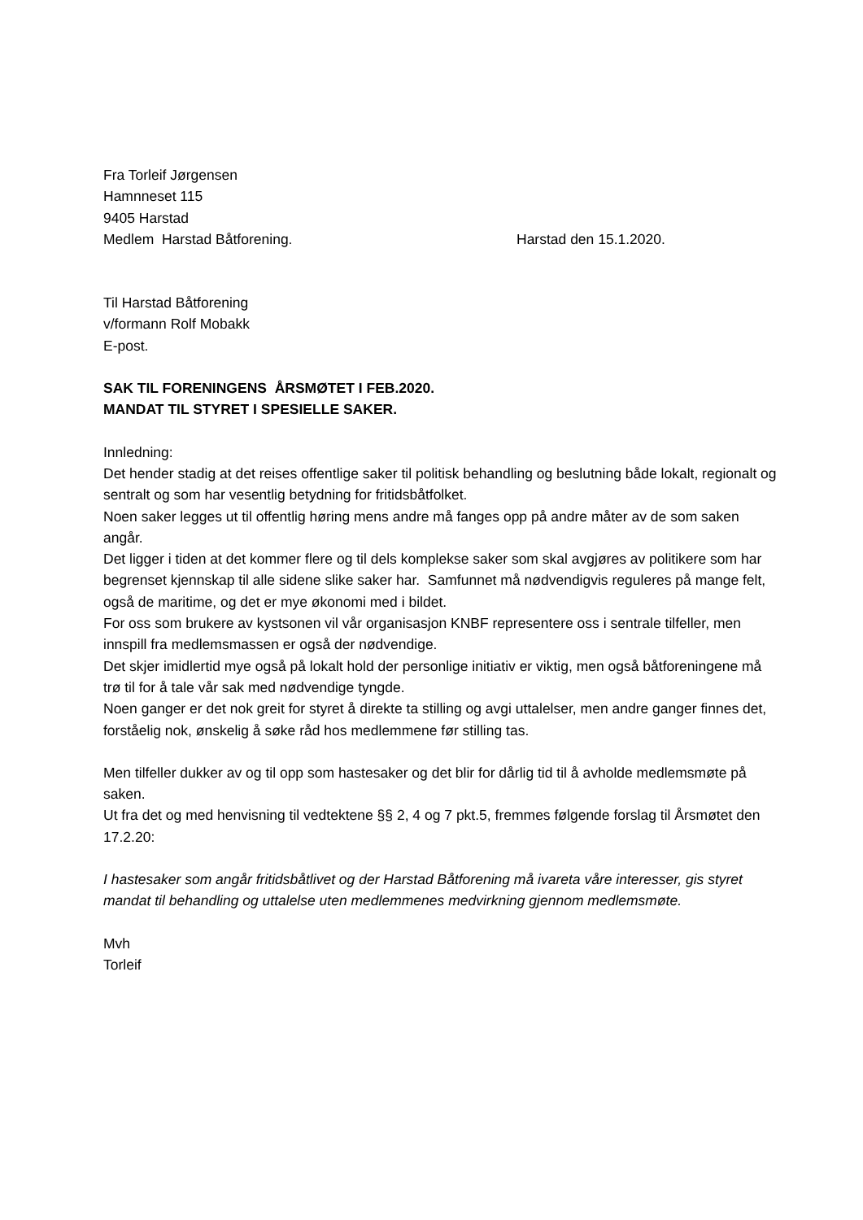Fra Torleif Jørgensen
Hamnneset 115
9405 Harstad
Medlem Harstad Båtforening. Harstad den 15.1.2020.
Til Harstad Båtforening
v/formann Rolf Mobakk
E-post.
SAK TIL FORENINGENS ÅRSMØTET I FEB.2020.
MANDAT TIL STYRET I SPESIELLE SAKER.
Innledning:
Det hender stadig at det reises offentlige saker til politisk behandling og beslutning både lokalt, regionalt og sentralt og som har vesentlig betydning for fritidsbåtfolket.
Noen saker legges ut til offentlig høring mens andre må fanges opp på andre måter av de som saken angår.
Det ligger i tiden at det kommer flere og til dels komplekse saker som skal avgjøres av politikere som har begrenset kjennskap til alle sidene slike saker har. Samfunnet må nødvendigvis reguleres på mange felt, også de maritime, og det er mye økonomi med i bildet.
For oss som brukere av kystsonen vil vår organisasjon KNBF representere oss i sentrale tilfeller, men innspill fra medlemsmassen er også der nødvendige.
Det skjer imidlertid mye også på lokalt hold der personlige initiativ er viktig, men også båtforeningene må trø til for å tale vår sak med nødvendige tyngde.
Noen ganger er det nok greit for styret å direkte ta stilling og avgi uttalelser, men andre ganger finnes det, forståelig nok, ønskelig å søke råd hos medlemmene før stilling tas.
Men tilfeller dukker av og til opp som hastesaker og det blir for dårlig tid til å avholde medlemsmøte på saken.
Ut fra det og med henvisning til vedtektene §§ 2, 4 og 7 pkt.5, fremmes følgende forslag til Årsmøtet den 17.2.20:
I hastesaker som angår fritidsbåtlivet og der Harstad Båtforening må ivareta våre interesser, gis styret mandat til behandling og uttalelse uten medlemmenes medvirkning gjennom medlemsmøte.
Mvh
Torleif